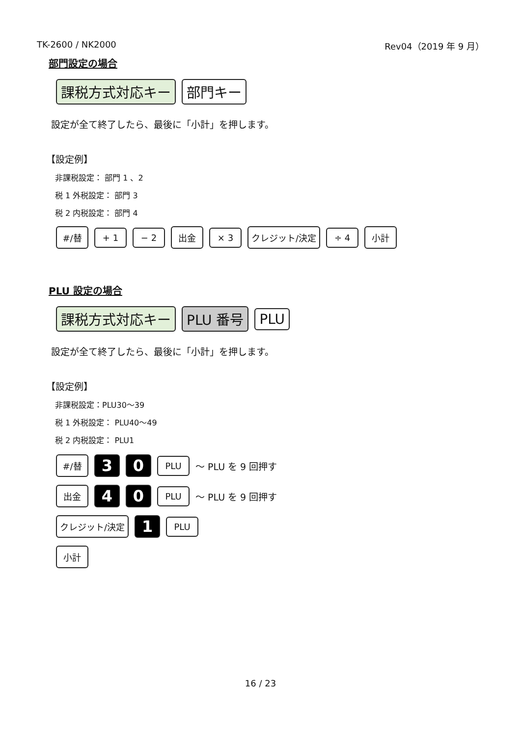TK-2600 / NK2000 Rev04（2019 年 9 月）
部門設定の場合
課税方式対応キー 部門キー
設定が全て終了したら、最後に「小計」を押します。
【設定例】
非課税設定： 部門 1 、2
税 1 外税設定： 部門 3
税 2 内税設定： 部門 4
#/替 + 1 − 2 出金 × 3 クレジット/決定 ÷ 4 小計
PLU 設定の場合
課税方式対応キー PLU 番号 PLU
設定が全て終了したら、最後に「小計」を押します。
【設定例】
非課税設定：PLU30～39
税 1 外税設定： PLU40～49
税 2 内税設定： PLU1
#/替 3 0 PLU
～ PLU を 9 回押す
出金 4 0 PLU
～ PLU を 9 回押す
クレジット/決定 1 PLU
小計
16 / 23